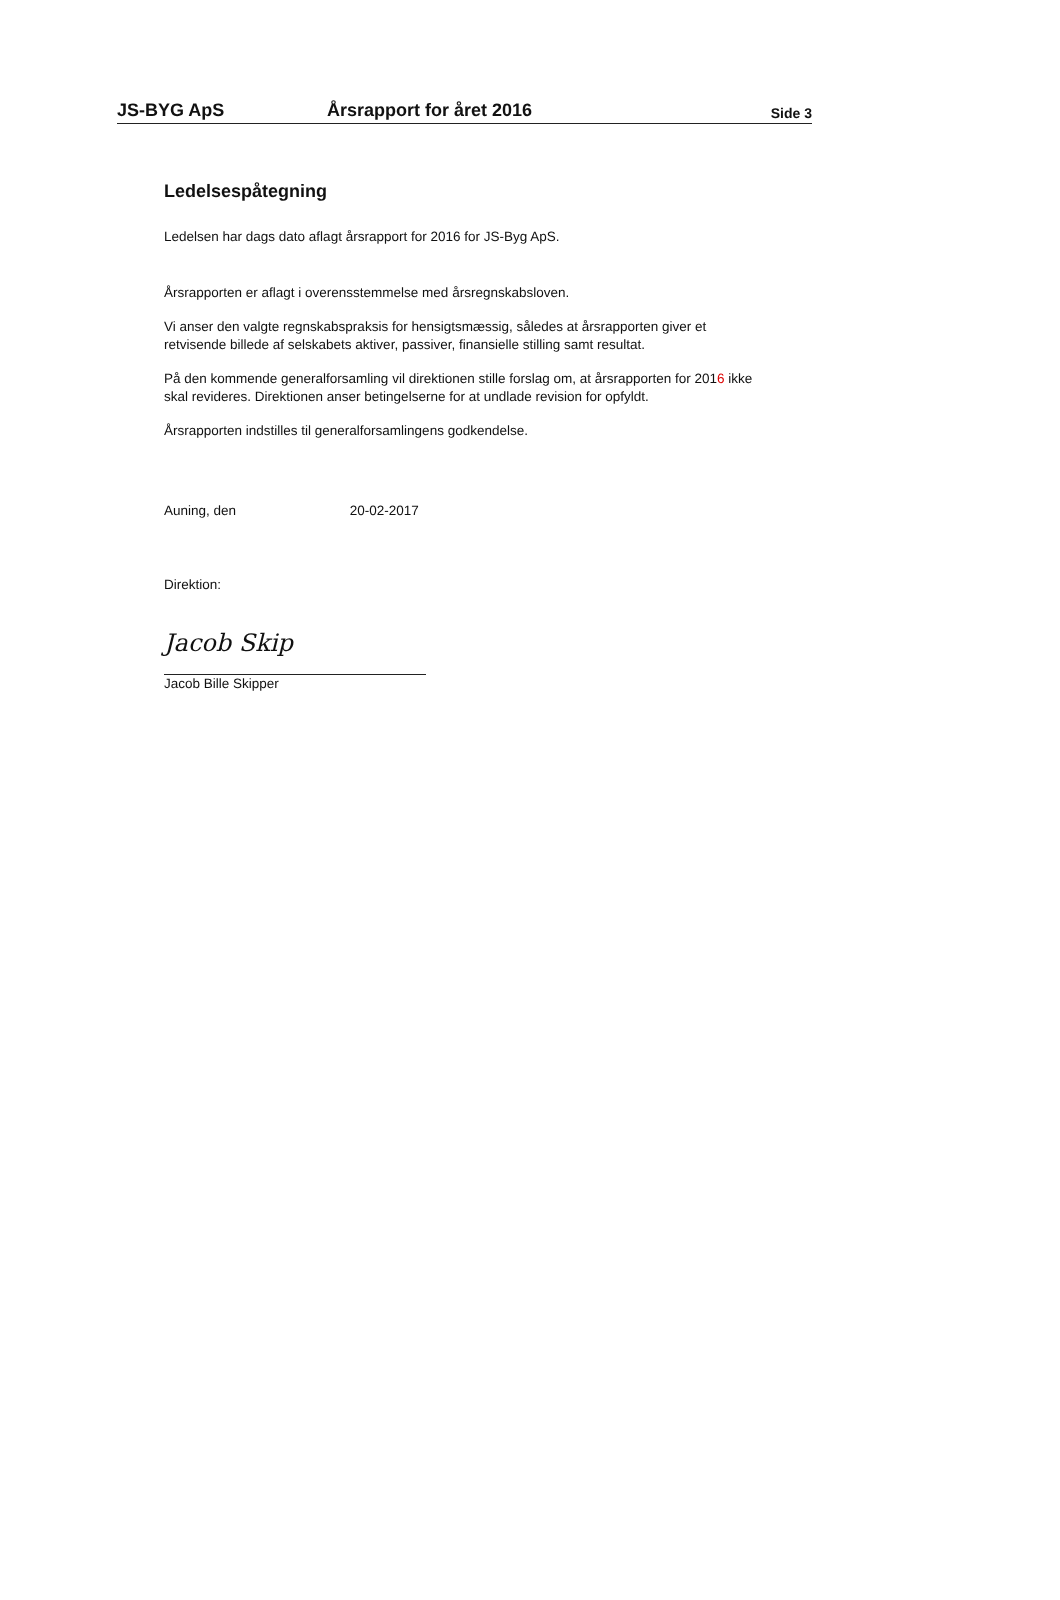JS-BYG ApS Årsrapport for året 2016 Side 3
Ledelsespåtegning
Ledelsen har dags dato aflagt årsrapport for 2016 for JS-Byg ApS.
Årsrapporten er aflagt i overensstemmelse med årsregnskabsloven.
Vi anser den valgte regnskabspraksis for hensigtsmæssig, således at årsrapporten giver et retvisende billede af selskabets aktiver, passiver, finansielle stilling samt resultat.
På den kommende generalforsamling vil direktionen stille forslag om, at årsrapporten for 2016 ikke skal revideres. Direktionen anser betingelserne for at undlade revision for opfyldt.
Årsrapporten indstilles til generalforsamlingens godkendelse.
Auning, den 20-02-2017
Direktion:
Jacob Skip
Jacob Bille Skipper